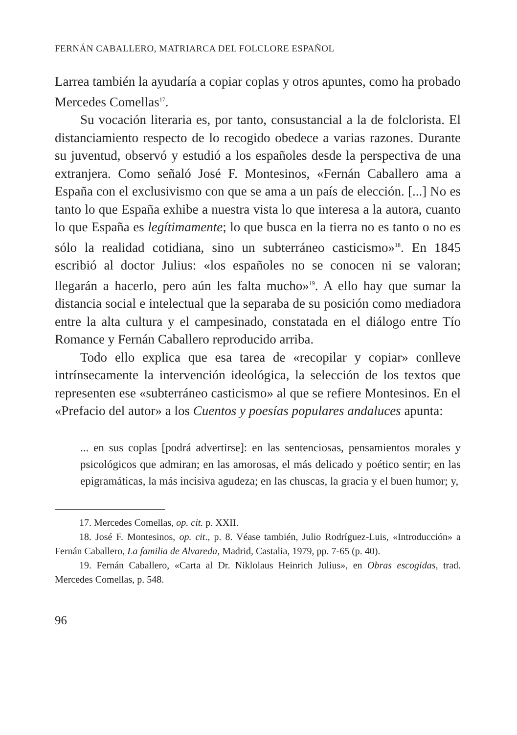FERNÁN CABALLERO, MATRIARCA DEL FOLCLORE ESPAÑOL
Larrea también la ayudaría a copiar coplas y otros apuntes, como ha probado Mercedes Comellas<sup>17</sup>.
Su vocación literaria es, por tanto, consustancial a la de folclorista. El distanciamiento respecto de lo recogido obedece a varias razones. Durante su juventud, observó y estudió a los españoles desde la perspectiva de una extranjera. Como señaló José F. Montesinos, «Fernán Caballero ama a España con el exclusivismo con que se ama a un país de elección. [...] No es tanto lo que España exhibe a nuestra vista lo que interesa a la autora, cuanto lo que España es legítimamente; lo que busca en la tierra no es tanto o no es sólo la realidad cotidiana, sino un subterráneo casticismo»<sup>18</sup>. En 1845 escribió al doctor Julius: «los españoles no se conocen ni se valoran; llegarán a hacerlo, pero aún les falta mucho»<sup>19</sup>. A ello hay que sumar la distancia social e intelectual que la separaba de su posición como mediadora entre la alta cultura y el campesinado, constatada en el diálogo entre Tío Romance y Fernán Caballero reproducido arriba.
Todo ello explica que esa tarea de «recopilar y copiar» conlleve intrínsecamente la intervención ideológica, la selección de los textos que representen ese «subterráneo casticismo» al que se refiere Montesinos. En el «Prefacio del autor» a los Cuentos y poesías populares andaluces apunta:
... en sus coplas [podrá advertirse]: en las sentenciosas, pensamientos morales y psicológicos que admiran; en las amorosas, el más delicado y poético sentir; en las epigramáticas, la más incisiva agudeza; en las chuscas, la gracia y el buen humor; y,
17. Mercedes Comellas, op. cit. p. XXII.
18. José F. Montesinos, op. cit., p. 8. Véase también, Julio Rodríguez-Luis, «Introducción» a Fernán Caballero, La familia de Alvareda, Madrid, Castalia, 1979, pp. 7-65 (p. 40).
19. Fernán Caballero, «Carta al Dr. Niklolaus Heinrich Julius», en Obras escogidas, trad. Mercedes Comellas, p. 548.
96